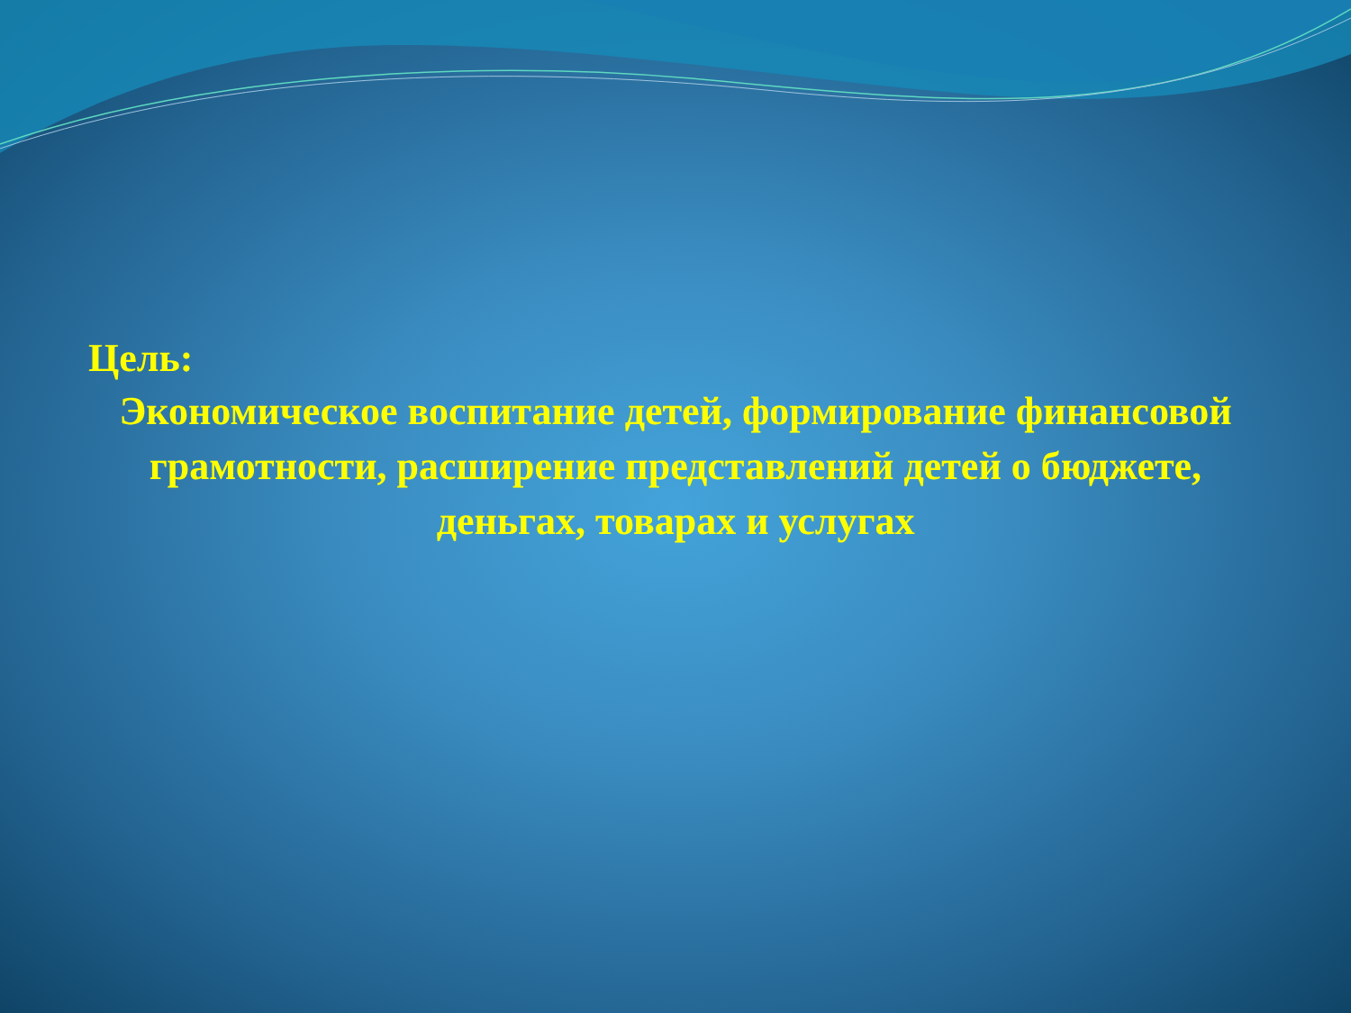Цель:
Экономическое воспитание детей, формирование финансовой грамотности, расширение представлений детей о бюджете, деньгах, товарах и услугах